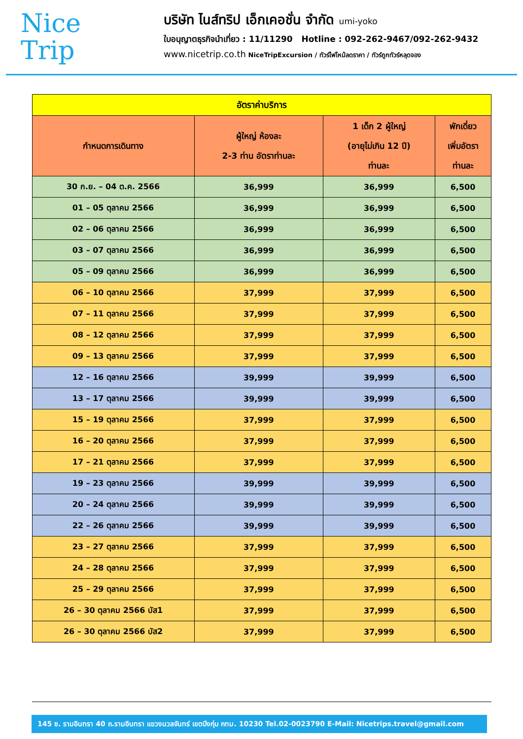Nice
Trip
บริษัท ไนส์ทริป เอ็กเคอชั่น จำกัด umi-yoko
ใบอนุญาตธุรกิจนำเที่ยว : 11/11290 Hotline : 092-262-9467/092-262-9432
www.nicetrip.co.th NiceTripExcursion / ทัวร์ไฟไหม้ลดราคา / ทัวร์ถูกทัวร์หลุดจอง
| อัตราค่าบริการ | | | |
| กำหนดการเดินทาง | ผู้ใหญ่ ห้องละ 2-3 ท่าน อัตราท่านละ | 1 เด็ก 2 ผู้ใหญ่ (อายุไม่เกิน 12 ปี) ท่านละ | พักเดี่ยว เพิ่มอัตรา ท่านละ |
| 30 ก.ย. – 04 ต.ค. 2566 | 36,999 | 36,999 | 6,500 |
| 01 – 05 ตุลาคม 2566 | 36,999 | 36,999 | 6,500 |
| 02 – 06 ตุลาคม 2566 | 36,999 | 36,999 | 6,500 |
| 03 – 07 ตุลาคม 2566 | 36,999 | 36,999 | 6,500 |
| 05 – 09 ตุลาคม 2566 | 36,999 | 36,999 | 6,500 |
| 06 – 10 ตุลาคม 2566 | 37,999 | 37,999 | 6,500 |
| 07 – 11 ตุลาคม 2566 | 37,999 | 37,999 | 6,500 |
| 08 – 12 ตุลาคม 2566 | 37,999 | 37,999 | 6,500 |
| 09 – 13 ตุลาคม 2566 | 37,999 | 37,999 | 6,500 |
| 12 – 16 ตุลาคม 2566 | 39,999 | 39,999 | 6,500 |
| 13 – 17 ตุลาคม 2566 | 39,999 | 39,999 | 6,500 |
| 15 – 19 ตุลาคม 2566 | 37,999 | 37,999 | 6,500 |
| 16 – 20 ตุลาคม 2566 | 37,999 | 37,999 | 6,500 |
| 17 – 21 ตุลาคม 2566 | 37,999 | 37,999 | 6,500 |
| 19 – 23 ตุลาคม 2566 | 39,999 | 39,999 | 6,500 |
| 20 – 24 ตุลาคม 2566 | 39,999 | 39,999 | 6,500 |
| 22 – 26 ตุลาคม 2566 | 39,999 | 39,999 | 6,500 |
| 23 – 27 ตุลาคม 2566 | 37,999 | 37,999 | 6,500 |
| 24 – 28 ตุลาคม 2566 | 37,999 | 37,999 | 6,500 |
| 25 – 29 ตุลาคม 2566 | 37,999 | 37,999 | 6,500 |
| 26 – 30 ตุลาคม 2566 บัส1 | 37,999 | 37,999 | 6,500 |
| 26 – 30 ตุลาคม 2566 บัส2 | 37,999 | 37,999 | 6,500 |
145 ซ. รามอินทรา 40 ถ.รามอินทรา แขวงนวลจันทร์ เขตบึงกุ่ม กทม. 10230 Tel.02-0023790 E-Mail: Nicetrips.travel@gmail.com